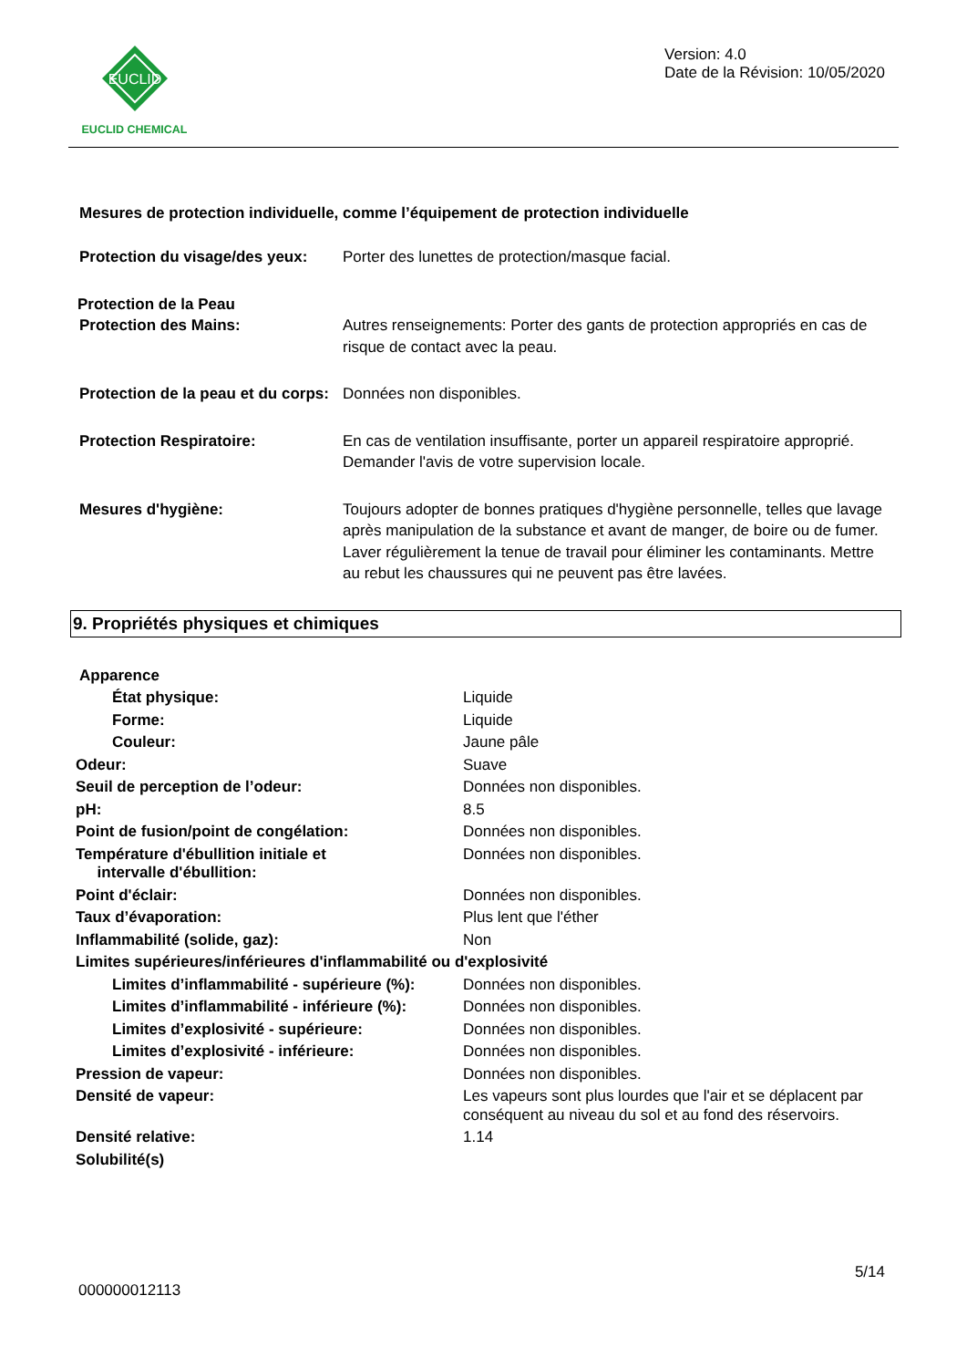EUCLID
EUCLID CHEMICAL
Version: 4.0
Date de la Révision: 10/05/2020
Mesures de protection individuelle, comme l’équipement de protection individuelle
| Protection du visage/des yeux: | Porter des lunettes de protection/masque facial. |
| Protection de la Peau | |
| Protection des Mains: | Autres renseignements: Porter des gants de protection appropriés en cas de risque de contact avec la peau. |
| Protection de la peau et du corps: | Données non disponibles. |
| Protection Respiratoire: | En cas de ventilation insuffisante, porter un appareil respiratoire approprié. Demander l'avis de votre supervision locale. |
| Mesures d'hygiène: | Toujours adopter de bonnes pratiques d'hygiène personnelle, telles que lavage après manipulation de la substance et avant de manger, de boire ou de fumer. Laver régulièrement la tenue de travail pour éliminer les contaminants. Mettre au rebut les chaussures qui ne peuvent pas être lavées. |
9. Propriétés physiques et chimiques
| Apparence | |
| État physique: | Liquide |
| Forme: | Liquide |
| Couleur: | Jaune pâle |
| Odeur: | Suave |
| Seuil de perception de l’odeur: | Données non disponibles. |
| pH: | 8.5 |
| Point de fusion/point de congélation: | Données non disponibles. |
| Température d'ébullition initiale et intervalle d'ébullition: | Données non disponibles. |
| Point d'éclair: | Données non disponibles. |
| Taux d’évaporation: | Plus lent que l'éther |
| Inflammabilité (solide, gaz): | Non |
| Limites supérieures/inférieures d'inflammabilité ou d'explosivité | |
| Limites d’inflammabilité - supérieure (%): | Données non disponibles. |
| Limites d’inflammabilité - inférieure (%): | Données non disponibles. |
| Limites d’explosivité - supérieure: | Données non disponibles. |
| Limites d’explosivité - inférieure: | Données non disponibles. |
| Pression de vapeur: | Données non disponibles. |
| Densité de vapeur: | Les vapeurs sont plus lourdes que l'air et se déplacent par conséquent au niveau du sol et au fond des réservoirs. |
| Densité relative: | 1.14 |
| Solubilité(s) | |
5/14
000000012113